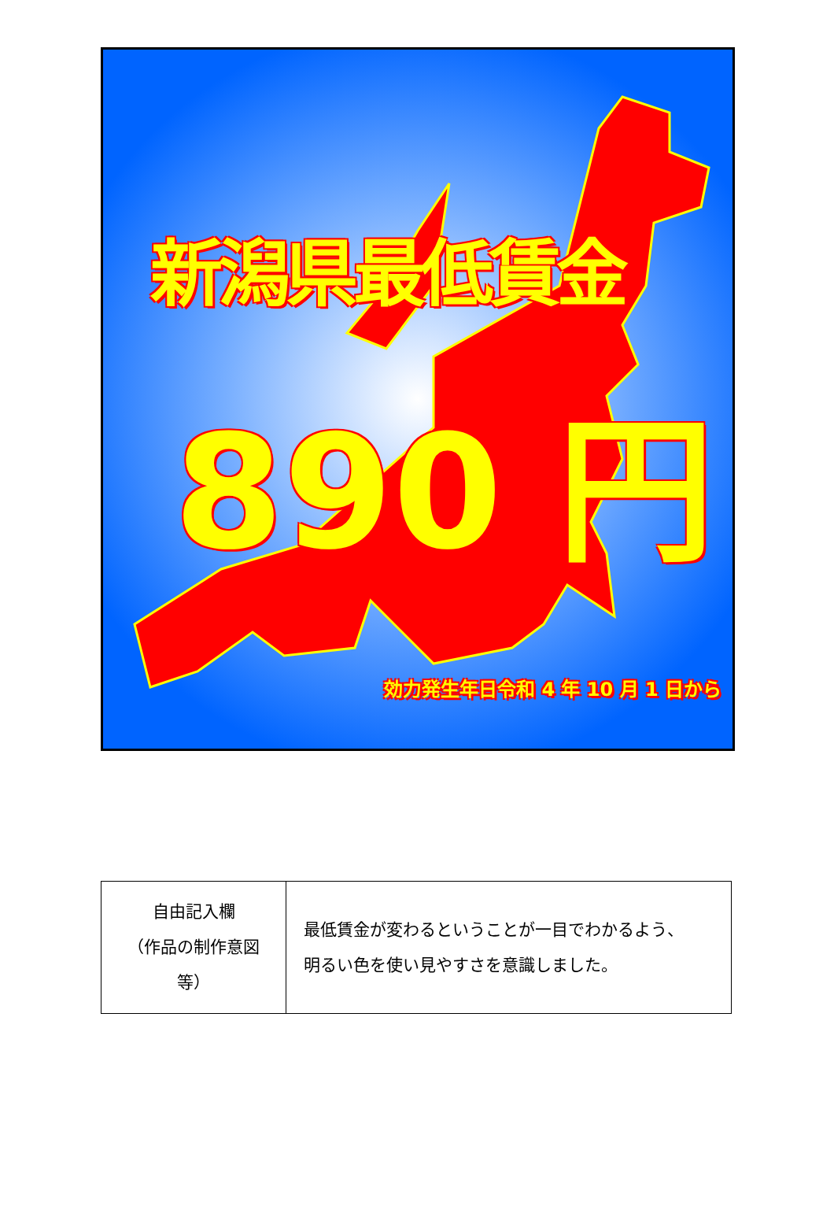新潟県最低賃金
890 円
効力発生年日令和 4 年 10 月 1 日から
| 自由記入欄 （作品の制作意図等） | 最低賃金が変わるということが一目でわかるよう、 明るい色を使い見やすさを意識しました。 |